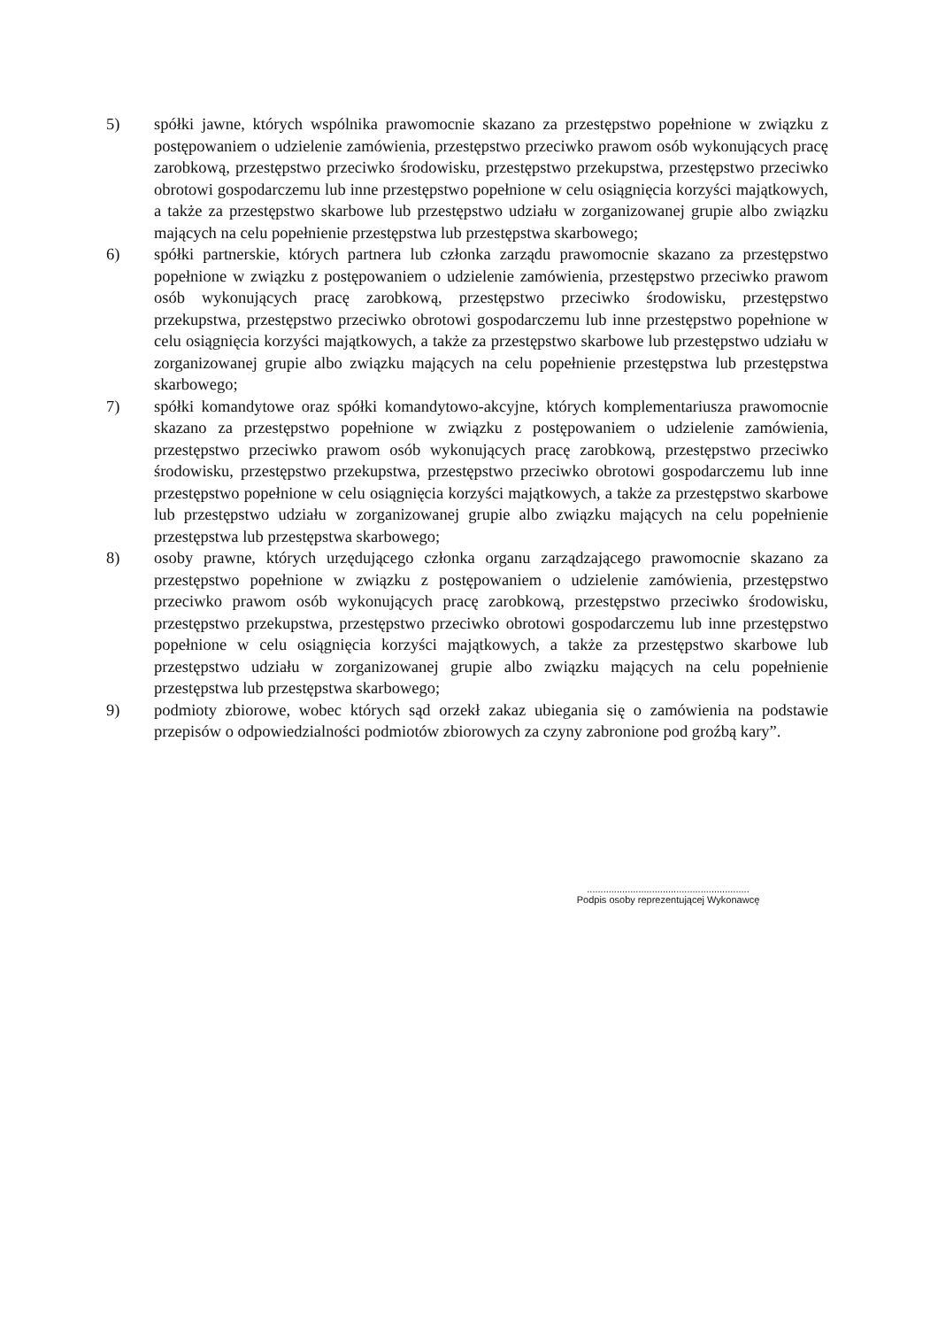5) spółki jawne, których wspólnika prawomocnie skazano za przestępstwo popełnione w związku z postępowaniem o udzielenie zamówienia, przestępstwo przeciwko prawom osób wykonujących pracę zarobkową, przestępstwo przeciwko środowisku, przestępstwo przekupstwa, przestępstwo przeciwko obrotowi gospodarczemu lub inne przestępstwo popełnione w celu osiągnięcia korzyści majątkowych, a także za przestępstwo skarbowe lub przestępstwo udziału w zorganizowanej grupie albo związku mających na celu popełnienie przestępstwa lub przestępstwa skarbowego;
6) spółki partnerskie, których partnera lub członka zarządu prawomocnie skazano za przestępstwo popełnione w związku z postępowaniem o udzielenie zamówienia, przestępstwo przeciwko prawom osób wykonujących pracę zarobkową, przestępstwo przeciwko środowisku, przestępstwo przekupstwa, przestępstwo przeciwko obrotowi gospodarczemu lub inne przestępstwo popełnione w celu osiągnięcia korzyści majątkowych, a także za przestępstwo skarbowe lub przestępstwo udziału w zorganizowanej grupie albo związku mających na celu popełnienie przestępstwa lub przestępstwa skarbowego;
7) spółki komandytowe oraz spółki komandytowo-akcyjne, których komplementariusza prawomocnie skazano za przestępstwo popełnione w związku z postępowaniem o udzielenie zamówienia, przestępstwo przeciwko prawom osób wykonujących pracę zarobkową, przestępstwo przeciwko środowisku, przestępstwo przekupstwa, przestępstwo przeciwko obrotowi gospodarczemu lub inne przestępstwo popełnione w celu osiągnięcia korzyści majątkowych, a także za przestępstwo skarbowe lub przestępstwo udziału w zorganizowanej grupie albo związku mających na celu popełnienie przestępstwa lub przestępstwa skarbowego;
8) osoby prawne, których urzędującego członka organu zarządzającego prawomocnie skazano za przestępstwo popełnione w związku z postępowaniem o udzielenie zamówienia, przestępstwo przeciwko prawom osób wykonujących pracę zarobkową, przestępstwo przeciwko środowisku, przestępstwo przekupstwa, przestępstwo przeciwko obrotowi gospodarczemu lub inne przestępstwo popełnione w celu osiągnięcia korzyści majątkowych, a także za przestępstwo skarbowe lub przestępstwo udziału w zorganizowanej grupie albo związku mających na celu popełnienie przestępstwa lub przestępstwa skarbowego;
9) podmioty zbiorowe, wobec których sąd orzekł zakaz ubiegania się o zamówienia na podstawie przepisów o odpowiedzialności podmiotów zbiorowych za czyny zabronione pod groźbą kary”.
............................................................
Podpis osoby reprezentującej Wykonawcę